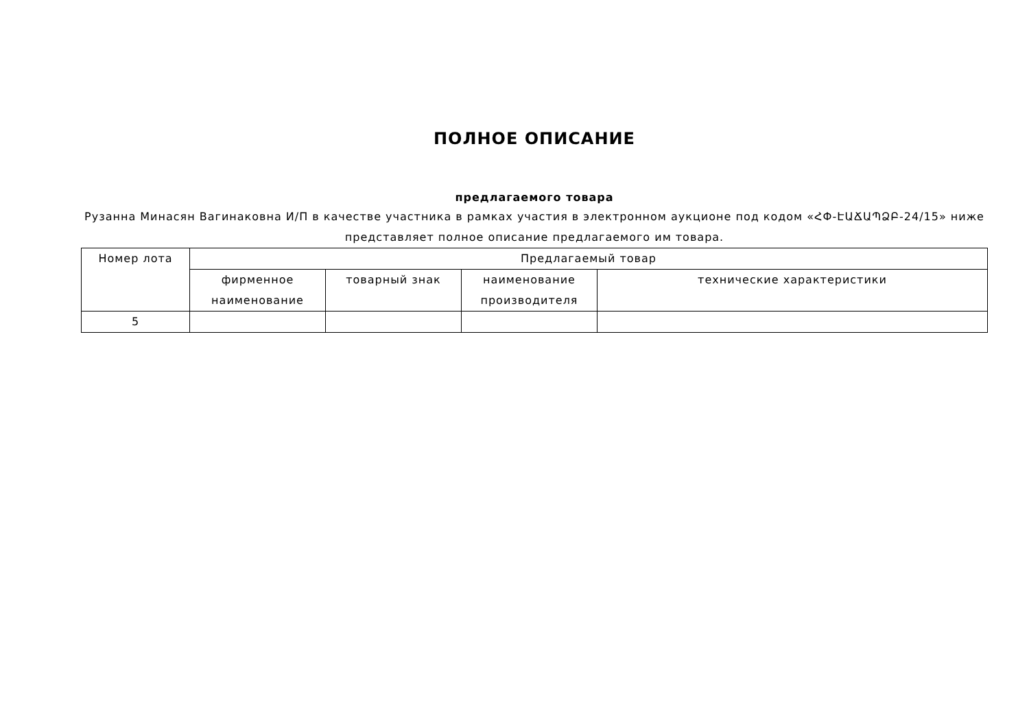ПОЛНОЕ ОПИСАНИЕ
предлагаемого товара
Рузанна Минасян Вагинаковна И/П в качестве участника в рамках участия в электронном аукционе под кодом «ՀՓ-ԷԱՃԱՊՁԲ-24/15» ниже представляет полное описание предлагаемого им товара.
| Номер лота | Предлагаемый товар | | | |
| --- | --- | --- | --- | --- |
| | фирменное наименование | товарный знак | наименование производителя | технические характеристики |
| 5 | | | | |